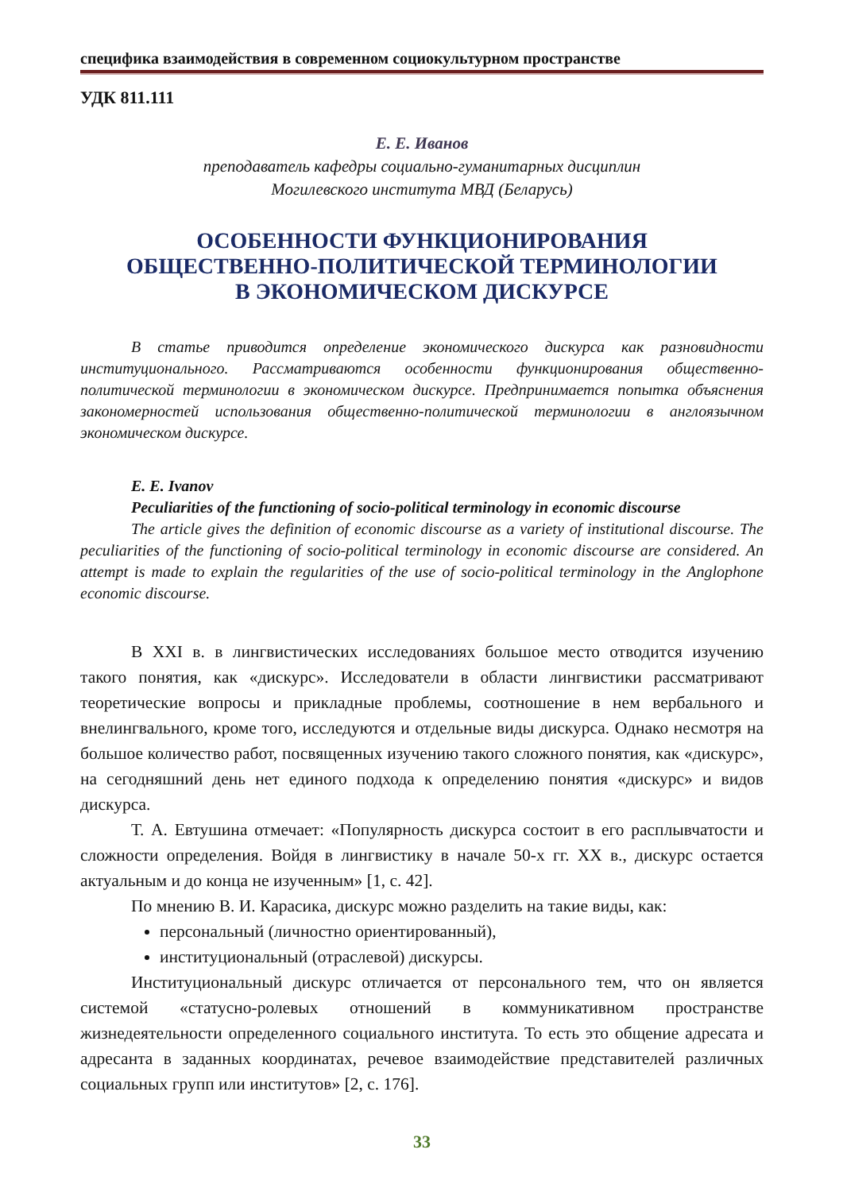специфика взаимодействия в современном социокультурном пространстве
УДК 811.111
Е. Е. Иванов
преподаватель кафедры социально-гуманитарных дисциплин
Могилевского института МВД (Беларусь)
ОСОБЕННОСТИ ФУНКЦИОНИРОВАНИЯ
ОБЩЕСТВЕННО-ПОЛИТИЧЕСКОЙ ТЕРМИНОЛОГИИ
В ЭКОНОМИЧЕСКОМ ДИСКУРСЕ
В статье приводится определение экономического дискурса как разновидности институционального. Рассматриваются особенности функционирования общественно-политической терминологии в экономическом дискурсе. Предпринимается попытка объяснения закономерностей использования общественно-политической терминологии в англоязычном экономическом дискурсе.
E. E. Ivanov
Peculiarities of the functioning of socio-political terminology in economic discourse
The article gives the definition of economic discourse as a variety of institutional discourse. The peculiarities of the functioning of socio-political terminology in economic discourse are considered. An attempt is made to explain the regularities of the use of socio-political terminology in the Anglophone economic discourse.
В XXI в. в лингвистических исследованиях большое место отводится изучению такого понятия, как «дискурс». Исследователи в области лингвистики рассматривают теоретические вопросы и прикладные проблемы, соотношение в нем вербального и внелингвального, кроме того, исследуются и отдельные виды дискурса. Однако несмотря на большое количество работ, посвященных изучению такого сложного понятия, как «дискурс», на сегодняшний день нет единого подхода к определению понятия «дискурс» и видов дискурса.
Т. А. Евтушина отмечает: «Популярность дискурса состоит в его расплывчатости и сложности определения. Войдя в лингвистику в начале 50-х гг. XX в., дискурс остается актуальным и до конца не изученным» [1, с. 42].
По мнению В. И. Карасика, дискурс можно разделить на такие виды, как:
персональный (личностно ориентированный),
институциональный (отраслевой) дискурсы.
Институциональный дискурс отличается от персонального тем, что он является системой «статусно-ролевых отношений в коммуникативном пространстве жизнедеятельности определенного социального института. То есть это общение адресата и адресанта в заданных координатах, речевое взаимодействие представителей различных социальных групп или институтов» [2, с. 176].
33